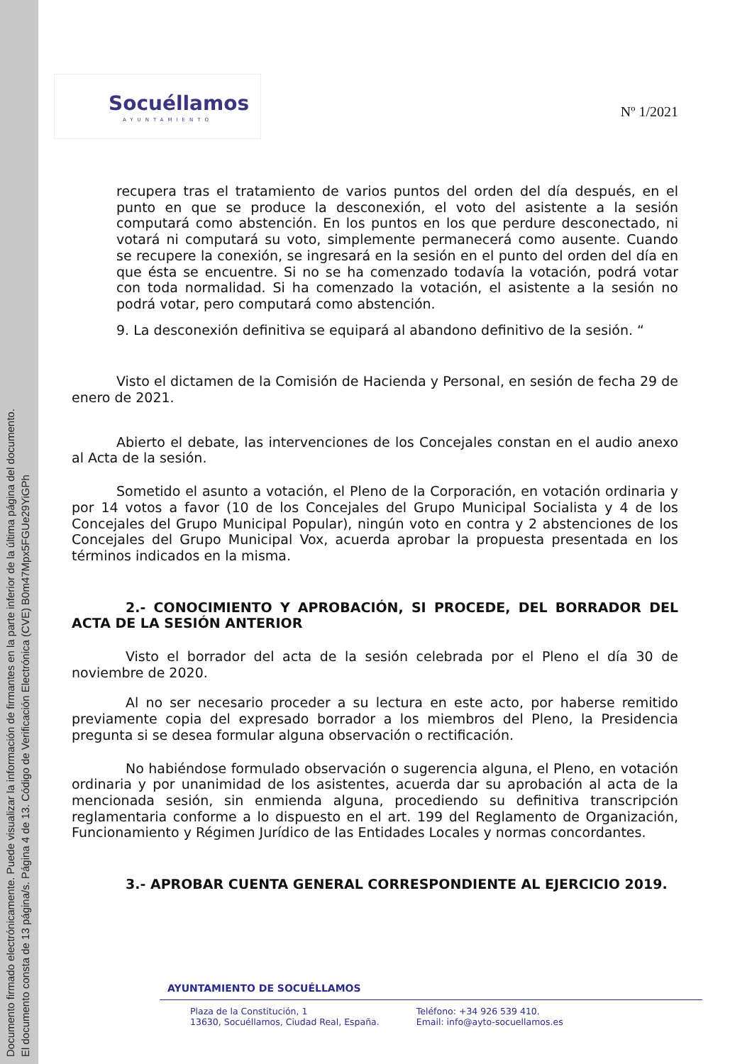Documento firmado electrónicamente. Puede visualizar la información de firmantes en la parte inferior de la última página del documento.
El documento consta de 13 página/s. Página 4 de 13. Código de Verificación Electrónica (CVE) B0m47Mpx5FGUe29YiGPh
Socuéllamos
AYUNTAMIENTO
Nº 1/2021
recupera tras el tratamiento de varios puntos del orden del día después, en el punto en que se produce la desconexión, el voto del asistente a la sesión computará como abstención. En los puntos en los que perdure desconectado, ni votará ni computará su voto, simplemente permanecerá como ausente. Cuando se recupere la conexión, se ingresará en la sesión en el punto del orden del día en que ésta se encuentre. Si no se ha comenzado todavía la votación, podrá votar con toda normalidad. Si ha comenzado la votación, el asistente a la sesión no podrá votar, pero computará como abstención.
9. La desconexión definitiva se equipará al abandono definitivo de la sesión. “
Visto el dictamen de la Comisión de Hacienda y Personal, en sesión de fecha 29 de enero de 2021.
Abierto el debate, las intervenciones de los Concejales constan en el audio anexo al Acta de la sesión.
Sometido el asunto a votación, el Pleno de la Corporación, en votación ordinaria y por 14 votos a favor (10 de los Concejales del Grupo Municipal Socialista y 4 de los Concejales del Grupo Municipal Popular), ningún voto en contra y 2 abstenciones de los Concejales del Grupo Municipal Vox, acuerda aprobar la propuesta presentada en los términos indicados en la misma.
2.- CONOCIMIENTO Y APROBACIÓN, SI PROCEDE, DEL BORRADOR DEL ACTA DE LA SESIÓN ANTERIOR
Visto el borrador del acta de la sesión celebrada por el Pleno el día 30 de noviembre de 2020.
Al no ser necesario proceder a su lectura en este acto, por haberse remitido previamente copia del expresado borrador a los miembros del Pleno, la Presidencia pregunta si se desea formular alguna observación o rectificación.
No habiéndose formulado observación o sugerencia alguna, el Pleno, en votación ordinaria y por unanimidad de los asistentes, acuerda dar su aprobación al acta de la mencionada sesión, sin enmienda alguna, procediendo su definitiva transcripción reglamentaria conforme a lo dispuesto en el art. 199 del Reglamento de Organización, Funcionamiento y Régimen Jurídico de las Entidades Locales y normas concordantes.
3.- APROBAR CUENTA GENERAL CORRESPONDIENTE AL EJERCICIO 2019.
AYUNTAMIENTO DE SOCUÉLLAMOS
Plaza de la Constitución, 1
13630, Socuéllamos, Ciudad Real, España.
Teléfono: +34 926 539 410.
Email: info@ayto-socuellamos.es